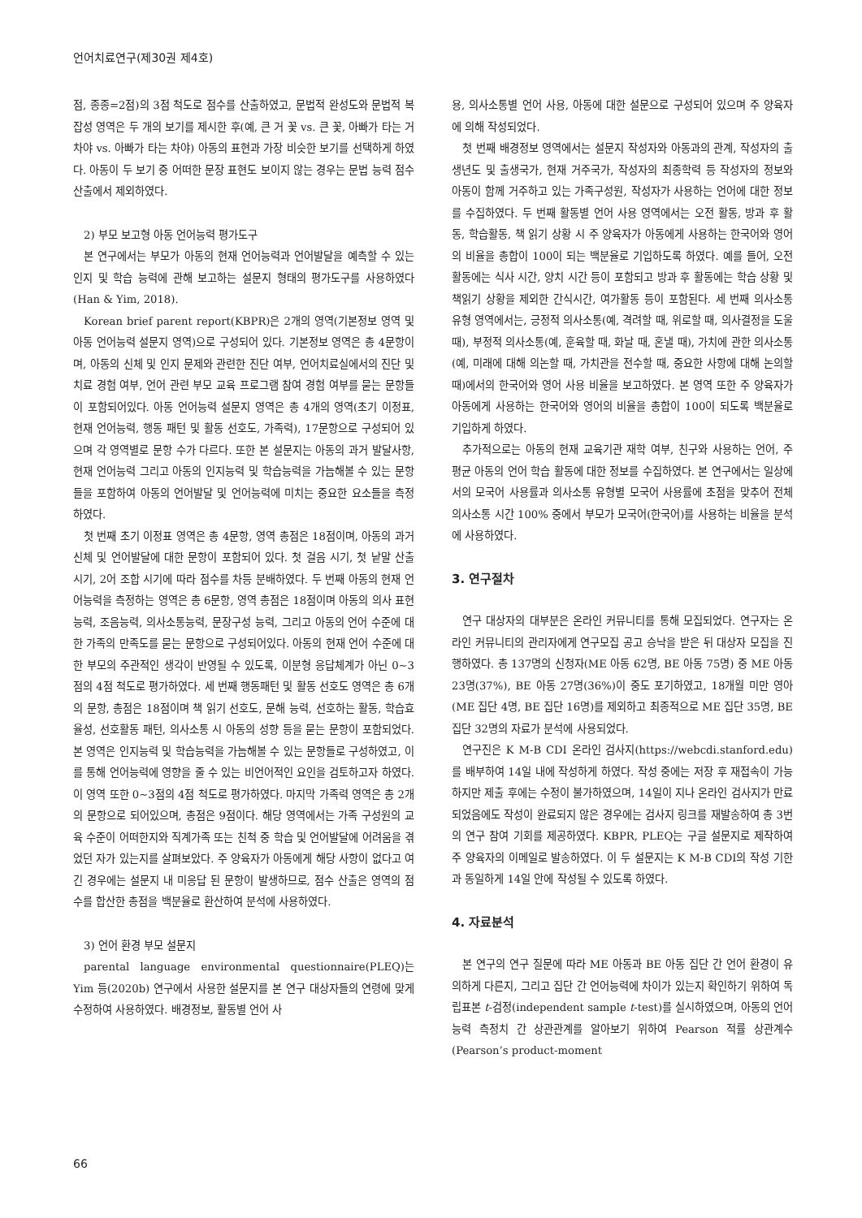언어치료연구(제30권 제4호)
점, 종종=2점)의 3점 척도로 점수를 산출하였고, 문법적 완성도와 문법적 복잡성 영역은 두 개의 보기를 제시한 후(예, 큰 거 꽃 vs. 큰 꽃, 아빠가 타는 거 차야 vs. 아빠가 타는 차야) 아동의 표현과 가장 비슷한 보기를 선택하게 하였다. 아동이 두 보기 중 어떠한 문장 표현도 보이지 않는 경우는 문법 능력 점수 산출에서 제외하였다.
2) 부모 보고형 아동 언어능력 평가도구
본 연구에서는 부모가 아동의 현재 언어능력과 언어발달을 예측할 수 있는 인지 및 학습 능력에 관해 보고하는 설문지 형태의 평가도구를 사용하였다(Han & Yim, 2018).
Korean brief parent report(KBPR)은 2개의 영역(기본정보 영역 및 아동 언어능력 설문지 영역)으로 구성되어 있다. 기본정보 영역은 총 4문항이며, 아동의 신체 및 인지 문제와 관련한 진단 여부, 언어치료실에서의 진단 및 치료 경험 여부, 언어 관련 부모 교육 프로그램 참여 경험 여부를 묻는 문항들이 포함되어있다. 아동 언어능력 설문지 영역은 총 4개의 영역(초기 이정표, 현재 언어능력, 행동 패턴 및 활동 선호도, 가족력), 17문항으로 구성되어 있으며 각 영역별로 문항 수가 다르다. 또한 본 설문지는 아동의 과거 발달사항, 현재 언어능력 그리고 아동의 인지능력 및 학습능력을 가늠해볼 수 있는 문항들을 포함하여 아동의 언어발달 및 언어능력에 미치는 중요한 요소들을 측정하였다.
첫 번째 초기 이정표 영역은 총 4문항, 영역 총점은 18점이며, 아동의 과거 신체 및 언어발달에 대한 문항이 포함되어 있다. 첫 걸음 시기, 첫 낱말 산출 시기, 2어 조합 시기에 따라 점수를 차등 분배하였다. 두 번째 아동의 현재 언어능력을 측정하는 영역은 총 6문항, 영역 총점은 18점이며 아동의 의사 표현능력, 조음능력, 의사소통능력, 문장구성 능력, 그리고 아동의 언어 수준에 대한 가족의 만족도를 묻는 문항으로 구성되어있다. 아동의 현재 언어 수준에 대한 부모의 주관적인 생각이 반영될 수 있도록, 이분형 응답체계가 아닌 0~3점의 4점 척도로 평가하였다. 세 번째 행동패턴 및 활동 선호도 영역은 총 6개의 문항, 총점은 18점이며 책 읽기 선호도, 문해 능력, 선호하는 활동, 학습효율성, 선호활동 패턴, 의사소통 시 아동의 성향 등을 묻는 문항이 포함되었다. 본 영역은 인지능력 및 학습능력을 가늠해볼 수 있는 문항들로 구성하였고, 이를 통해 언어능력에 영향을 줄 수 있는 비언어적인 요인을 검토하고자 하였다. 이 영역 또한 0~3점의 4점 척도로 평가하였다. 마지막 가족력 영역은 총 2개의 문항으로 되어있으며, 총점은 9점이다. 해당 영역에서는 가족 구성원의 교육 수준이 어떠한지와 직계가족 또는 친척 중 학습 및 언어발달에 어려움을 겪었던 자가 있는지를 살펴보았다. 주 양육자가 아동에게 해당 사항이 없다고 여긴 경우에는 설문지 내 미응답 된 문항이 발생하므로, 점수 산출은 영역의 점수를 합산한 총점을 백분율로 환산하여 분석에 사용하였다.
3) 언어 환경 부모 설문지
parental language environmental questionnaire(PLEQ)는 Yim 등(2020b) 연구에서 사용한 설문지를 본 연구 대상자들의 연령에 맞게 수정하여 사용하였다. 배경정보, 활동별 언어 사
용, 의사소통별 언어 사용, 아동에 대한 설문으로 구성되어 있으며 주 양육자에 의해 작성되었다.
첫 번째 배경정보 영역에서는 설문지 작성자와 아동과의 관계, 작성자의 출생년도 및 출생국가, 현재 거주국가, 작성자의 최종학력 등 작성자의 정보와 아동이 함께 거주하고 있는 가족구성원, 작성자가 사용하는 언어에 대한 정보를 수집하였다. 두 번째 활동별 언어 사용 영역에서는 오전 활동, 방과 후 활동, 학습활동, 책 읽기 상황 시 주 양육자가 아동에게 사용하는 한국어와 영어의 비율을 총합이 100이 되는 백분율로 기입하도록 하였다. 예를 들어, 오전 활동에는 식사 시간, 양치 시간 등이 포함되고 방과 후 활동에는 학습 상황 및 책읽기 상황을 제외한 간식시간, 여가활동 등이 포함된다. 세 번째 의사소통 유형 영역에서는, 긍정적 의사소통(예, 격려할 때, 위로할 때, 의사결정을 도울 때), 부정적 의사소통(예, 훈육할 때, 화날 때, 혼낼 때), 가치에 관한 의사소통(예, 미래에 대해 의논할 때, 가치관을 전수할 때, 중요한 사항에 대해 논의할 때)에서의 한국어와 영어 사용 비율을 보고하였다. 본 영역 또한 주 양육자가 아동에게 사용하는 한국어와 영어의 비율을 총합이 100이 되도록 백분율로 기입하게 하였다.
추가적으로는 아동의 현재 교육기관 재학 여부, 친구와 사용하는 언어, 주 평균 아동의 언어 학습 활동에 대한 정보를 수집하였다. 본 연구에서는 일상에서의 모국어 사용률과 의사소통 유형별 모국어 사용률에 초점을 맞추어 전체 의사소통 시간 100% 중에서 부모가 모국어(한국어)를 사용하는 비율을 분석에 사용하였다.
3. 연구절차
연구 대상자의 대부분은 온라인 커뮤니티를 통해 모집되었다. 연구자는 온라인 커뮤니티의 관리자에게 연구모집 공고 승낙을 받은 뒤 대상자 모집을 진행하였다. 총 137명의 신청자(ME 아동 62명, BE 아동 75명) 중 ME 아동 23명(37%), BE 아동 27명(36%)이 중도 포기하였고, 18개월 미만 영아(ME 집단 4명, BE 집단 16명)를 제외하고 최종적으로 ME 집단 35명, BE 집단 32명의 자료가 분석에 사용되었다.
연구진은 K M-B CDI 온라인 검사지(https://webcdi.stanford.edu)를 배부하여 14일 내에 작성하게 하였다. 작성 중에는 저장 후 재접속이 가능하지만 제출 후에는 수정이 불가하였으며, 14일이 지나 온라인 검사지가 만료되었음에도 작성이 완료되지 않은 경우에는 검사지 링크를 재발송하여 총 3번의 연구 참여 기회를 제공하였다. KBPR, PLEQ는 구글 설문지로 제작하여 주 양육자의 이메일로 발송하였다. 이 두 설문지는 K M-B CDI의 작성 기한과 동일하게 14일 안에 작성될 수 있도록 하였다.
4. 자료분석
본 연구의 연구 질문에 따라 ME 아동과 BE 아동 집단 간 언어 환경이 유의하게 다른지, 그리고 집단 간 언어능력에 차이가 있는지 확인하기 위하여 독립표본 t-검정(independent sample t-test)를 실시하였으며, 아동의 언어능력 측정치 간 상관관계를 알아보기 위하여 Pearson 적률 상관계수(Pearson’s product-moment
66